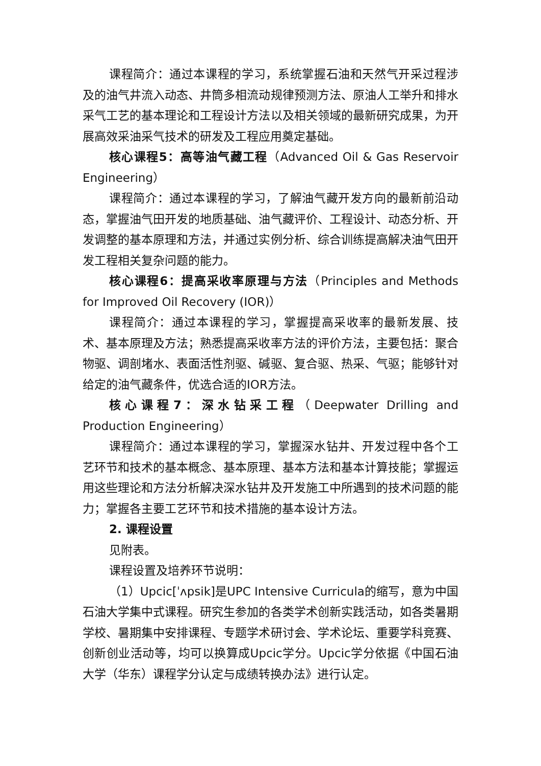课程简介：通过本课程的学习，系统掌握石油和天然气开采过程涉及的油气井流入动态、井筒多相流动规律预测方法、原油人工举升和排水采气工艺的基本理论和工程设计方法以及相关领域的最新研究成果，为开展高效采油采气技术的研发及工程应用奠定基础。
核心课程5：高等油气藏工程（Advanced Oil & Gas Reservoir Engineering）
课程简介：通过本课程的学习，了解油气藏开发方向的最新前沿动态，掌握油气田开发的地质基础、油气藏评价、工程设计、动态分析、开发调整的基本原理和方法，并通过实例分析、综合训练提高解决油气田开发工程相关复杂问题的能力。
核心课程6：提高采收率原理与方法（Principles and Methods for Improved Oil Recovery (IOR)）
课程简介：通过本课程的学习，掌握提高采收率的最新发展、技术、基本原理及方法；熟悉提高采收率方法的评价方法，主要包括：聚合物驱、调剖堵水、表面活性剂驱、碱驱、复合驱、热采、气驱；能够针对给定的油气藏条件，优选合适的IOR方法。
核心课程7：深水钻采工程（Deepwater Drilling and Production Engineering）
课程简介：通过本课程的学习，掌握深水钻井、开发过程中各个工艺环节和技术的基本概念、基本原理、基本方法和基本计算技能；掌握运用这些理论和方法分析解决深水钻井及开发施工中所遇到的技术问题的能力；掌握各主要工艺环节和技术措施的基本设计方法。
2. 课程设置
见附表。
课程设置及培养环节说明：
（1）Upcic[ˈʌpsik]是UPC Intensive Curricula的缩写，意为中国石油大学集中式课程。研究生参加的各类学术创新实践活动，如各类暑期学校、暑期集中安排课程、专题学术研讨会、学术论坛、重要学科竞赛、创新创业活动等，均可以换算成Upcic学分。Upcic学分依据《中国石油大学（华东）课程学分认定与成绩转换办法》进行认定。